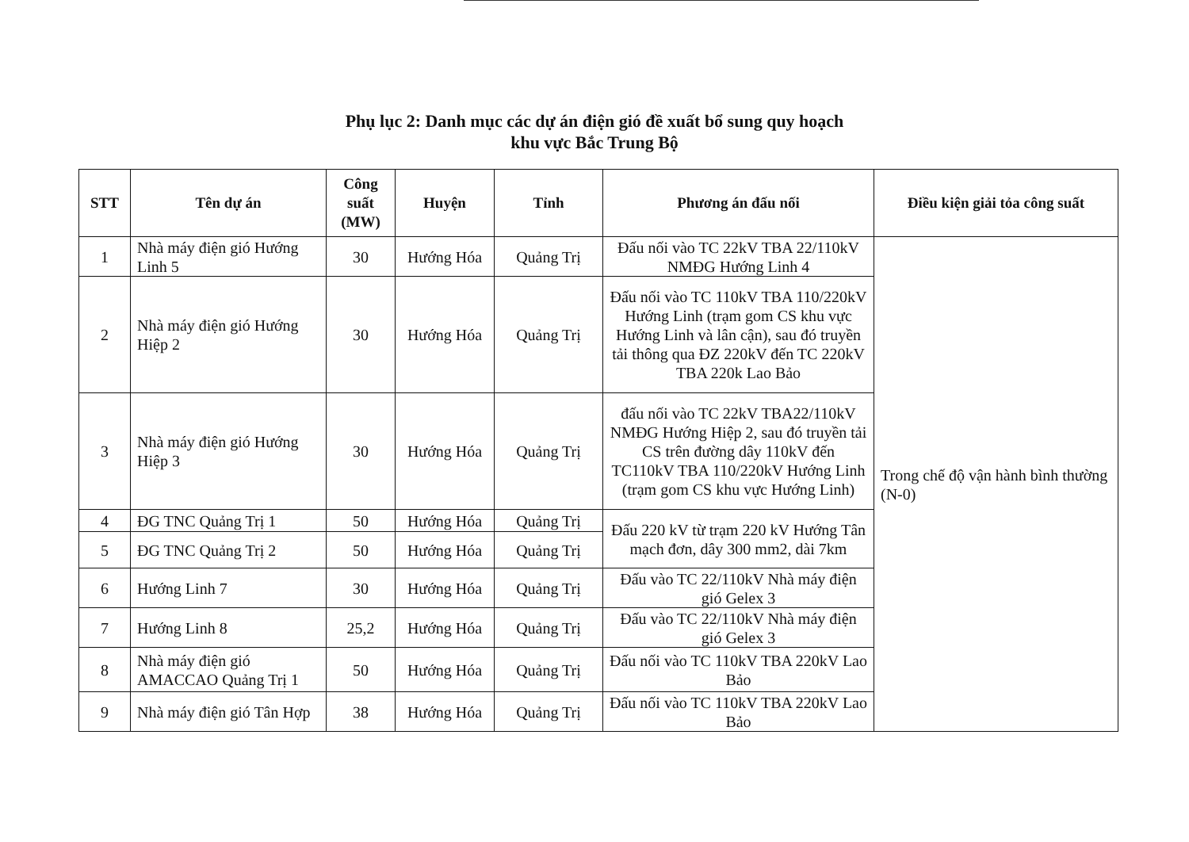Phụ lục 2: Danh mục các dự án điện gió đề xuất bổ sung quy hoạch
khu vực Bắc Trung Bộ
| STT | Tên dự án | Công suất (MW) | Huyện | Tỉnh | Phương án đấu nối | Điều kiện giải tỏa công suất |
| --- | --- | --- | --- | --- | --- | --- |
| 1 | Nhà máy điện gió Hướng Linh 5 | 30 | Hướng Hóa | Quảng Trị | Đấu nối vào TC 22kV TBA 22/110kV NMĐG Hướng Linh 4 | Trong chế độ vận hành bình thường (N-0) |
| 2 | Nhà máy điện gió Hướng Hiệp 2 | 30 | Hướng Hóa | Quảng Trị | Đấu nối vào TC 110kV TBA 110/220kV Hướng Linh (trạm gom CS khu vực Hướng Linh và lân cận), sau đó truyền tải thông qua ĐZ 220kV đến TC 220kV TBA 220k Lao Bảo | |
| 3 | Nhà máy điện gió Hướng Hiệp 3 | 30 | Hướng Hóa | Quảng Trị | đấu nối vào TC 22kV TBA22/110kV NMĐG Hướng Hiệp 2, sau đó truyền tải CS trên đường dây 110kV đến TC110kV TBA 110/220kV Hướng Linh (trạm gom CS khu vực Hướng Linh) | |
| 4 | ĐG TNC Quảng Trị 1 | 50 | Hướng Hóa | Quảng Trị | Đấu 220 kV từ trạm 220 kV Hướng Tân mạch đơn, dây 300 mm2, dài 7km | |
| 5 | ĐG TNC Quảng Trị 2 | 50 | Hướng Hóa | Quảng Trị | | |
| 6 | Hướng Linh 7 | 30 | Hướng Hóa | Quảng Trị | Đấu vào TC 22/110kV Nhà máy điện gió Gelex 3 | |
| 7 | Hướng Linh 8 | 25,2 | Hướng Hóa | Quảng Trị | Đấu vào TC 22/110kV Nhà máy điện gió Gelex 3 | |
| 8 | Nhà máy điện gió AMACCAO Quảng Trị 1 | 50 | Hướng Hóa | Quảng Trị | Đấu nối vào TC 110kV TBA 220kV Lao Bảo | |
| 9 | Nhà máy điện gió Tân Hợp | 38 | Hướng Hóa | Quảng Trị | Đấu nối vào TC 110kV TBA 220kV Lao Bảo | |